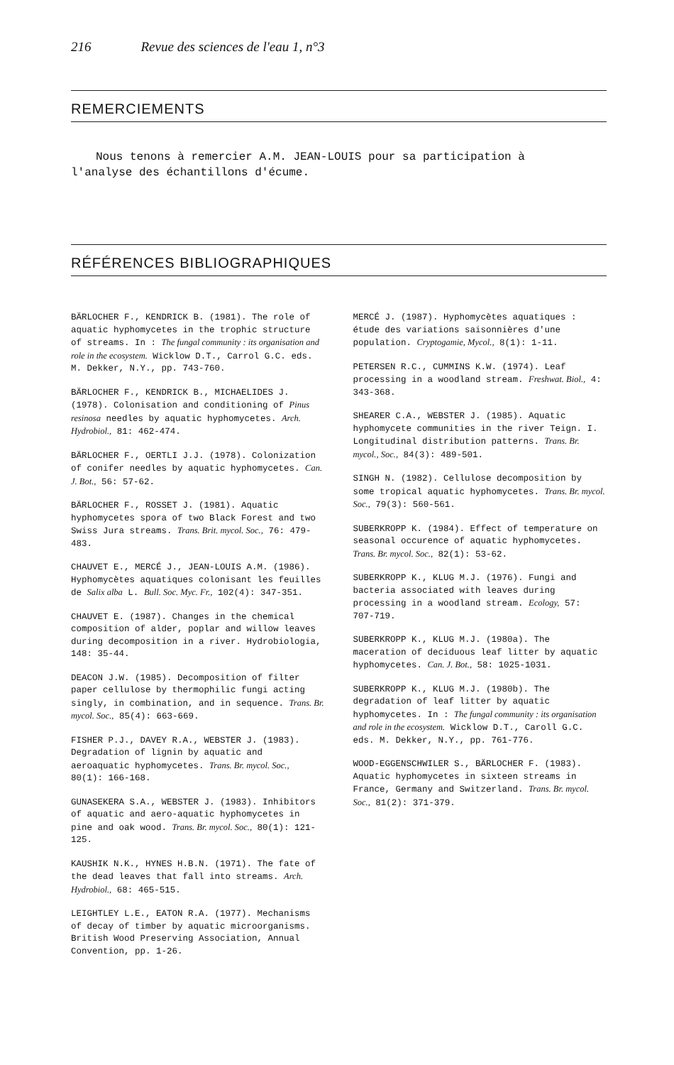216 Revue des sciences de l'eau 1, n°3
REMERCIEMENTS
Nous tenons à remercier A.M. JEAN-LOUIS pour sa participation à
l'analyse des échantillons d'écume.
RÉFÉRENCES BIBLIOGRAPHIQUES
BÄRLOCHER F., KENDRICK B. (1981). The role of aquatic hyphomycetes in the trophic structure of streams. In : The fungal community : its organisation and role in the ecosystem. Wicklow D.T., Carrol G.C. eds. M. Dekker, N.Y., pp. 743-760.
BÄRLOCHER F., KENDRICK B., MICHAELIDES J. (1978). Colonisation and conditioning of Pinus resinosa needles by aquatic hyphomycetes. Arch. Hydrobiol., 81: 462-474.
BÄRLOCHER F., OERTLI J.J. (1978). Colonization of conifer needles by aquatic hyphomycetes. Can. J. Bot., 56: 57-62.
BÄRLOCHER F., ROSSET J. (1981). Aquatic hyphomycetes spora of two Black Forest and two Swiss Jura streams. Trans. Brit. mycol. Soc., 76: 479-483.
CHAUVET E., MERCÉ J., JEAN-LOUIS A.M. (1986). Hyphomycètes aquatiques colonisant les feuilles de Salix alba L. Bull. Soc. Myc. Fr., 102(4): 347-351.
CHAUVET E. (1987). Changes in the chemical composition of alder, poplar and willow leaves during decomposition in a river. Hydrobiologia, 148: 35-44.
DEACON J.W. (1985). Decomposition of filter paper cellulose by thermophilic fungi acting singly, in combination, and in sequence. Trans. Br. mycol. Soc., 85(4): 663-669.
FISHER P.J., DAVEY R.A., WEBSTER J. (1983). Degradation of lignin by aquatic and aeroaquatic hyphomycetes. Trans. Br. mycol. Soc., 80(1): 166-168.
GUNASEKERA S.A., WEBSTER J. (1983). Inhibitors of aquatic and aero-aquatic hyphomycetes in pine and oak wood. Trans. Br. mycol. Soc., 80(1): 121-125.
KAUSHIK N.K., HYNES H.B.N. (1971). The fate of the dead leaves that fall into streams. Arch. Hydrobiol., 68: 465-515.
LEIGHTLEY L.E., EATON R.A. (1977). Mechanisms of decay of timber by aquatic microorganisms. British Wood Preserving Association, Annual Convention, pp. 1-26.
MERCÉ J. (1987). Hyphomycètes aquatiques : étude des variations saisonnières d'une population. Cryptogamie, Mycol., 8(1): 1-11.
PETERSEN R.C., CUMMINS K.W. (1974). Leaf processing in a woodland stream. Freshwat. Biol., 4: 343-368.
SHEARER C.A., WEBSTER J. (1985). Aquatic hyphomycete communities in the river Teign. I. Longitudinal distribution patterns. Trans. Br. mycol., Soc., 84(3): 489-501.
SINGH N. (1982). Cellulose decomposition by some tropical aquatic hyphomycetes. Trans. Br. mycol. Soc., 79(3): 560-561.
SUBERKROPP K. (1984). Effect of temperature on seasonal occurence of aquatic hyphomycetes. Trans. Br. mycol. Soc., 82(1): 53-62.
SUBERKROPP K., KLUG M.J. (1976). Fungi and bacteria associated with leaves during processing in a woodland stream. Ecology, 57: 707-719.
SUBERKROPP K., KLUG M.J. (1980a). The maceration of deciduous leaf litter by aquatic hyphomycetes. Can. J. Bot., 58: 1025-1031.
SUBERKROPP K., KLUG M.J. (1980b). The degradation of leaf litter by aquatic hyphomycetes. In : The fungal community : its organisation and role in the ecosystem. Wicklow D.T., Caroll G.C. eds. M. Dekker, N.Y., pp. 761-776.
WOOD-EGGENSCHWILER S., BÄRLOCHER F. (1983). Aquatic hyphomycetes in sixteen streams in France, Germany and Switzerland. Trans. Br. mycol. Soc., 81(2): 371-379.